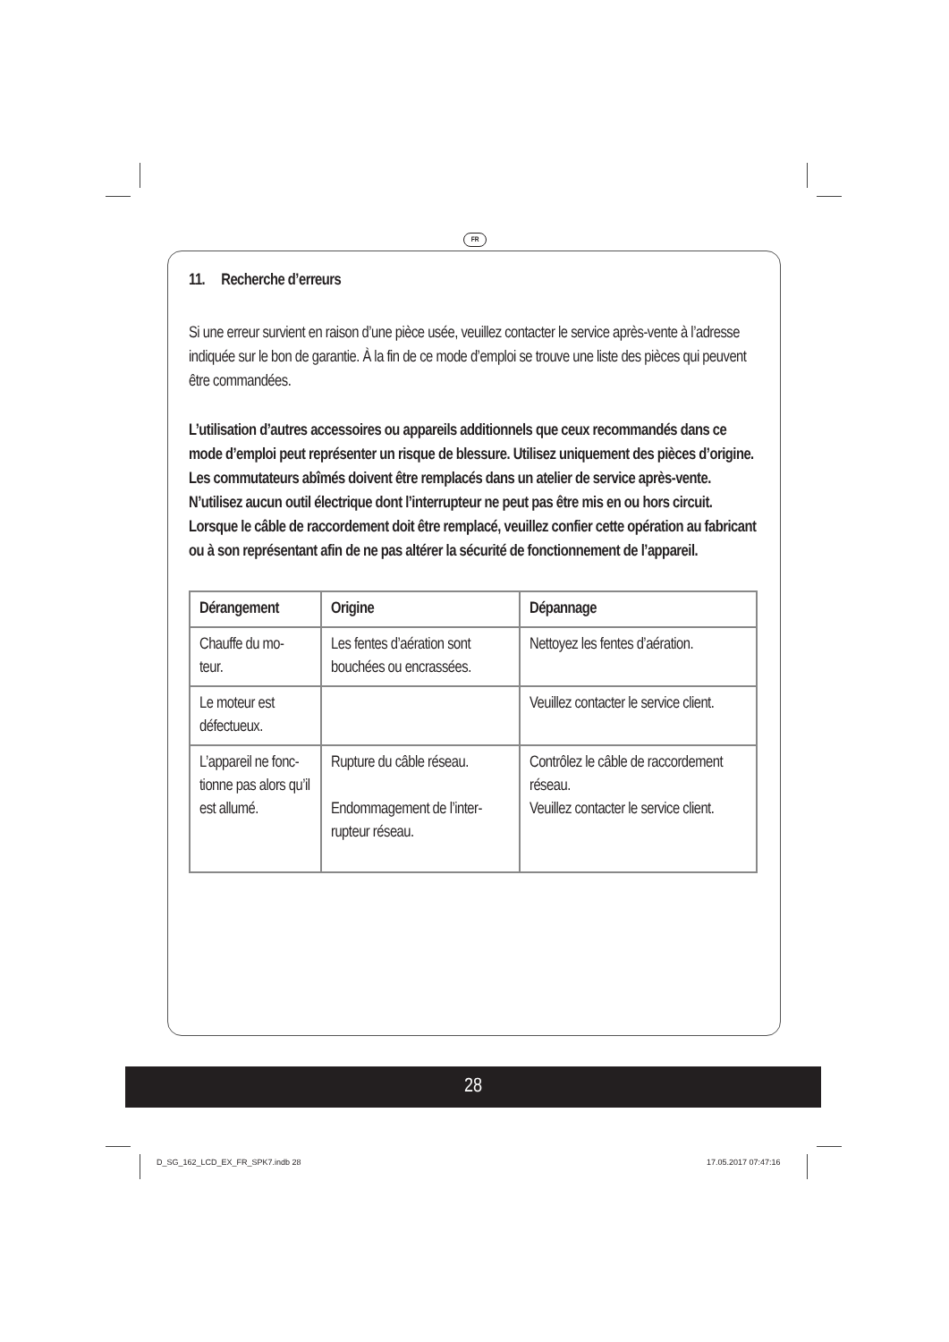FR
11. Recherche d’erreurs
Si une erreur survient en raison d’une pièce usée, veuillez contacter le service après-vente à l’adresse indiquée sur le bon de garantie. À la fin de ce mode d’emploi se trouve une liste des pièces qui peuvent être commandées.
L’utilisation d’autres accessoires ou appareils additionnels que ceux recommandés dans ce mode d’emploi peut représenter un risque de blessure. Utilisez uniquement des pièces d’origine.
Les commutateurs abîmés doivent être remplacés dans un atelier de service après-vente. N’utilisez aucun outil électrique dont l’interrupteur ne peut pas être mis en ou hors circuit.
Lorsque le câble de raccordement doit être remplacé, veuillez confier cette opération au fabricant ou à son représentant afin de ne pas altérer la sécurité de fonctionnement de l’appareil.
| Dérangement | Origine | Dépannage |
| --- | --- | --- |
| Chauffe du mo- teur. | Les fentes d’aération sont bouchées ou encrassées. | Nettoyez les fentes d’aération. |
| Le moteur est défectueux. | | Veuillez contacter le service client. |
| L’appareil ne fonc- tionne pas alors qu’il est allumé. | Rupture du câble réseau. Endommagement de l’inter- rupteur réseau. | Contrôlez le câble de raccordement réseau. Veuillez contacter le service client. |
28
D_SG_162_LCD_EX_FR_SPK7.indb 28
17.05.2017 07:47:16